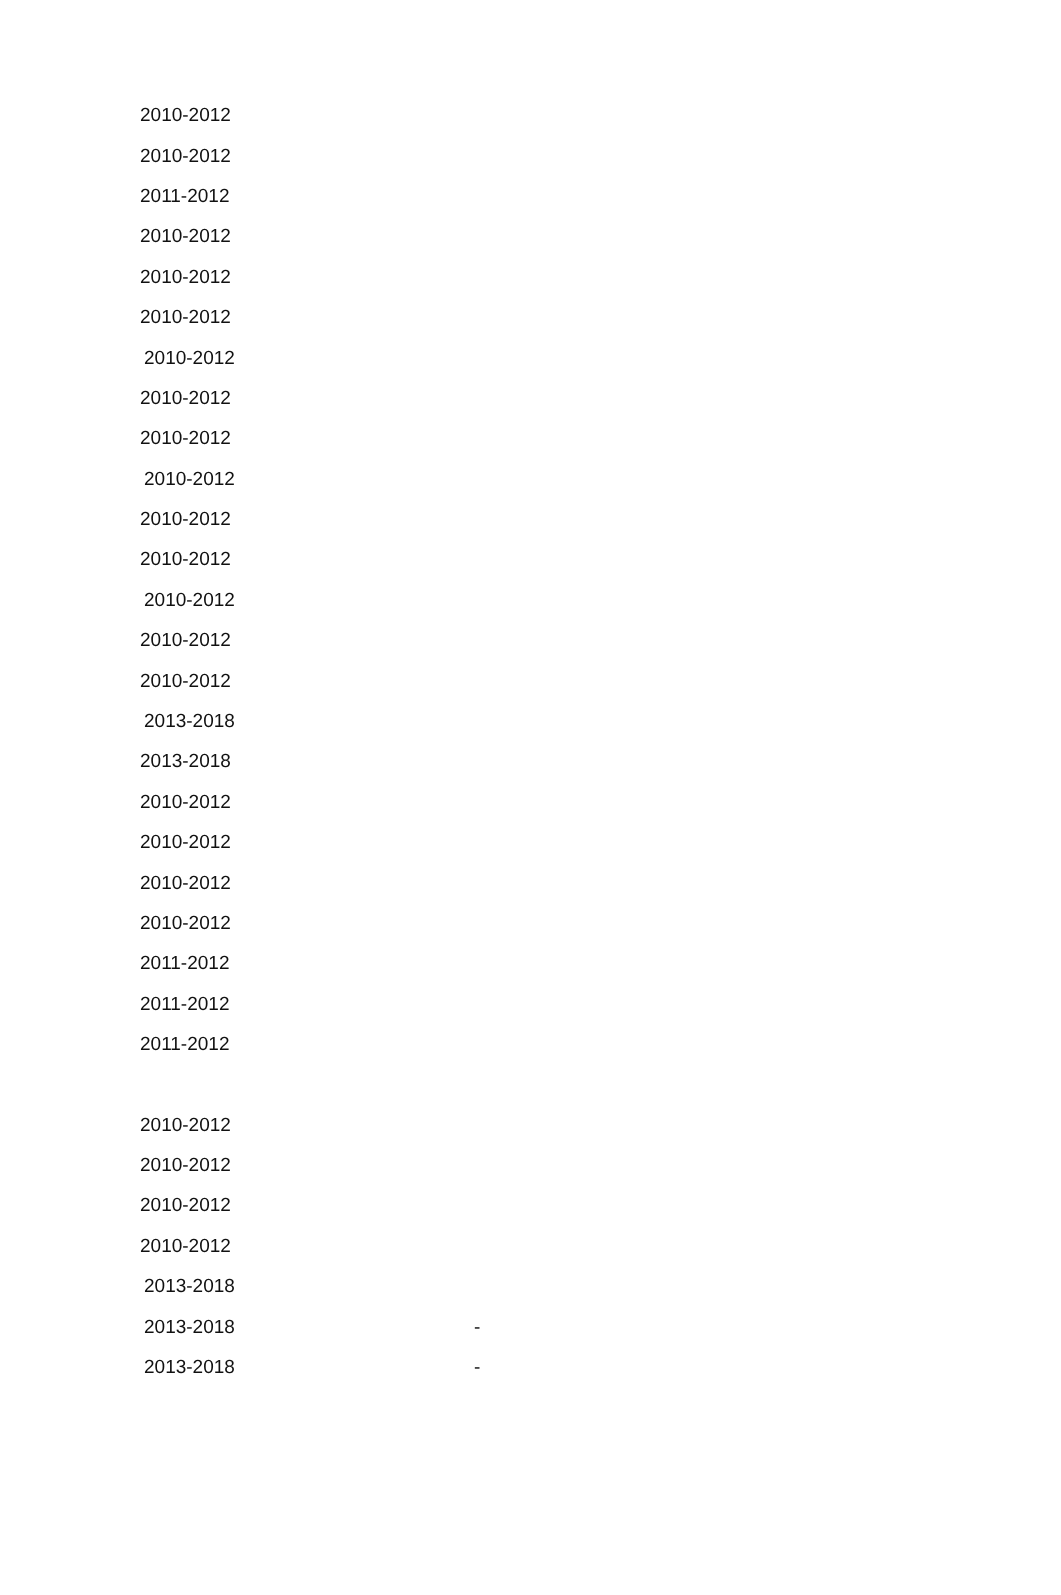| 2010-2012 | |
| 2010-2012 | |
| 2011-2012 | |
| 2010-2012 | |
| 2010-2012 | |
| 2010-2012 | |
| 2010-2012 | |
| 2010-2012 | |
| 2010-2012 | |
| 2010-2012 | |
| 2010-2012 | |
| 2010-2012 | |
| 2010-2012 | |
| 2010-2012 | |
| 2010-2012 | |
| 2013-2018 | |
| 2013-2018 | |
| 2010-2012 | |
| 2010-2012 | |
| 2010-2012 | |
| 2010-2012 | |
| 2011-2012 | |
| 2011-2012 | |
| 2011-2012 | |
| 2010-2012 | |
| 2010-2012 | |
| 2010-2012 | |
| 2010-2012 | |
| 2013-2018 | |
| 2013-2018 | - |
| 2013-2018 | - |